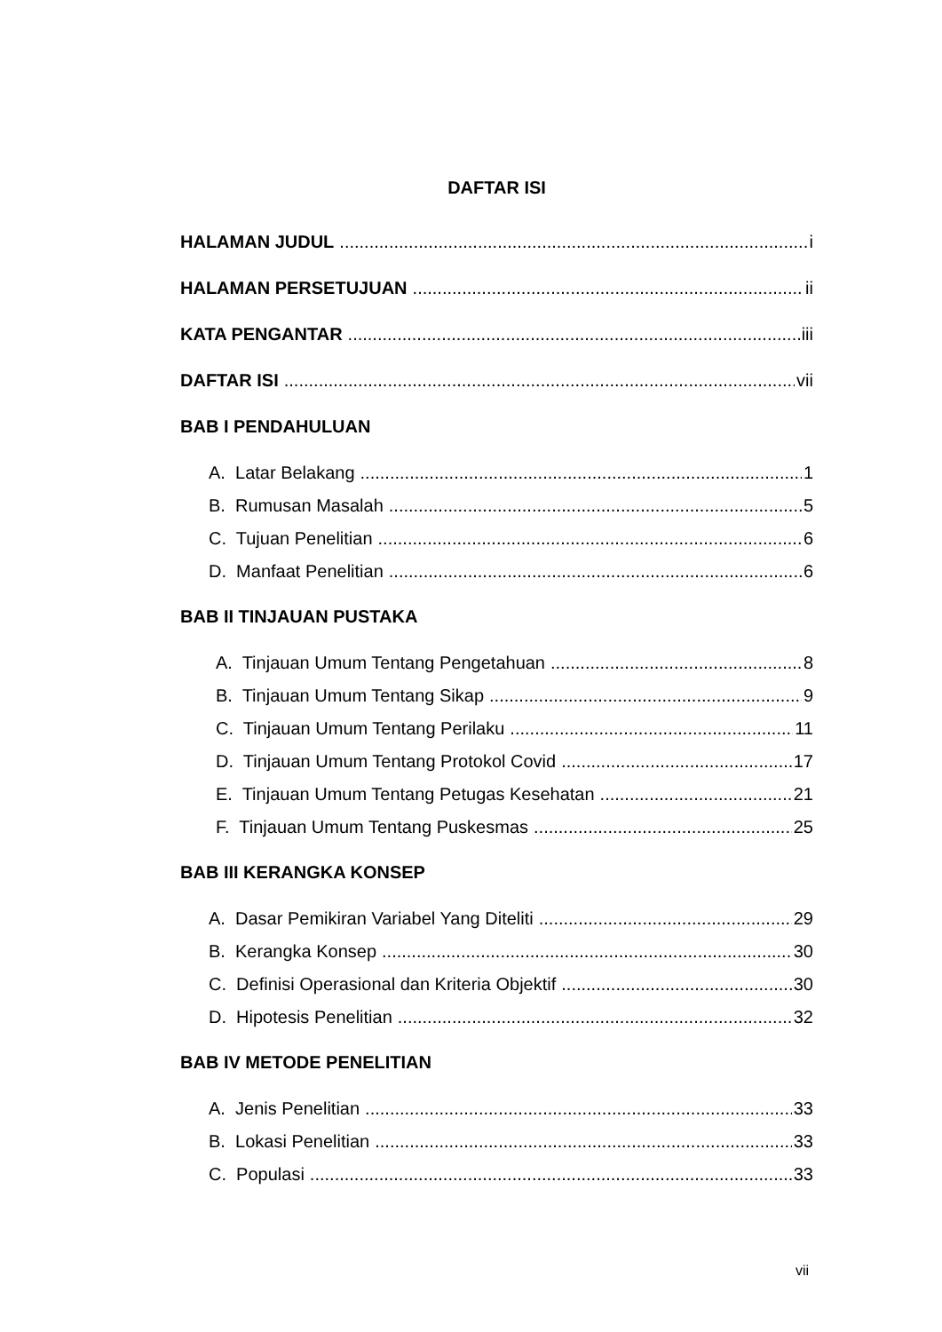DAFTAR ISI
HALAMAN JUDUL i
HALAMAN PERSETUJUAN ii
KATA PENGANTAR iii
DAFTAR ISI vii
BAB I PENDAHULUAN
A. Latar Belakang 1
B. Rumusan Masalah 5
C. Tujuan Penelitian 6
D. Manfaat Penelitian 6
BAB II TINJAUAN PUSTAKA
A. Tinjauan Umum Tentang Pengetahuan 8
B. Tinjauan Umum Tentang Sikap 9
C. Tinjauan Umum Tentang Perilaku 11
D. Tinjauan Umum Tentang Protokol Covid 17
E. Tinjauan Umum Tentang Petugas Kesehatan 21
F. Tinjauan Umum Tentang Puskesmas 25
BAB III KERANGKA KONSEP
A. Dasar Pemikiran Variabel Yang Diteliti 29
B. Kerangka Konsep 30
C. Definisi Operasional dan Kriteria Objektif 30
D. Hipotesis Penelitian 32
BAB IV METODE PENELITIAN
A. Jenis Penelitian 33
B. Lokasi Penelitian 33
C. Populasi 33
vii